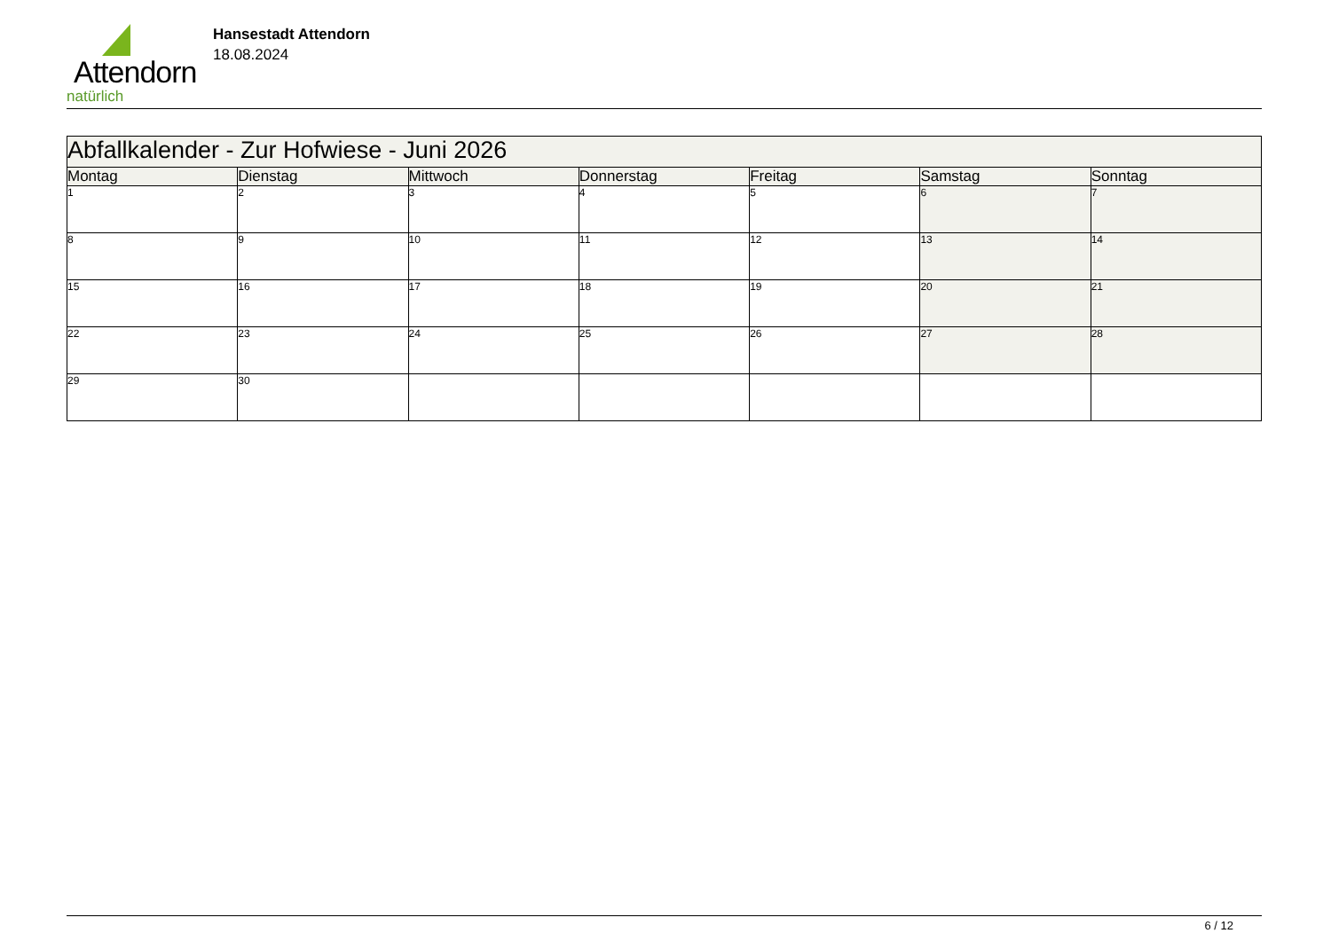Attendorn
natürlich
Hansestadt Attendorn
18.08.2024
| Abfallkalender - Zur Hofwiese - Juni 2026 | | | | | | |
| Montag | Dienstag | Mittwoch | Donnerstag | Freitag | Samstag | Sonntag |
| 1 | 2 | 3 | 4 | 5 | 6 | 7 |
| 8 | 9 | 10 | 11 | 12 | 13 | 14 |
| 15 | 16 | 17 | 18 | 19 | 20 | 21 |
| 22 | 23 | 24 | 25 | 26 | 27 | 28 |
| 29 | 30 | | | | | |
6 / 12